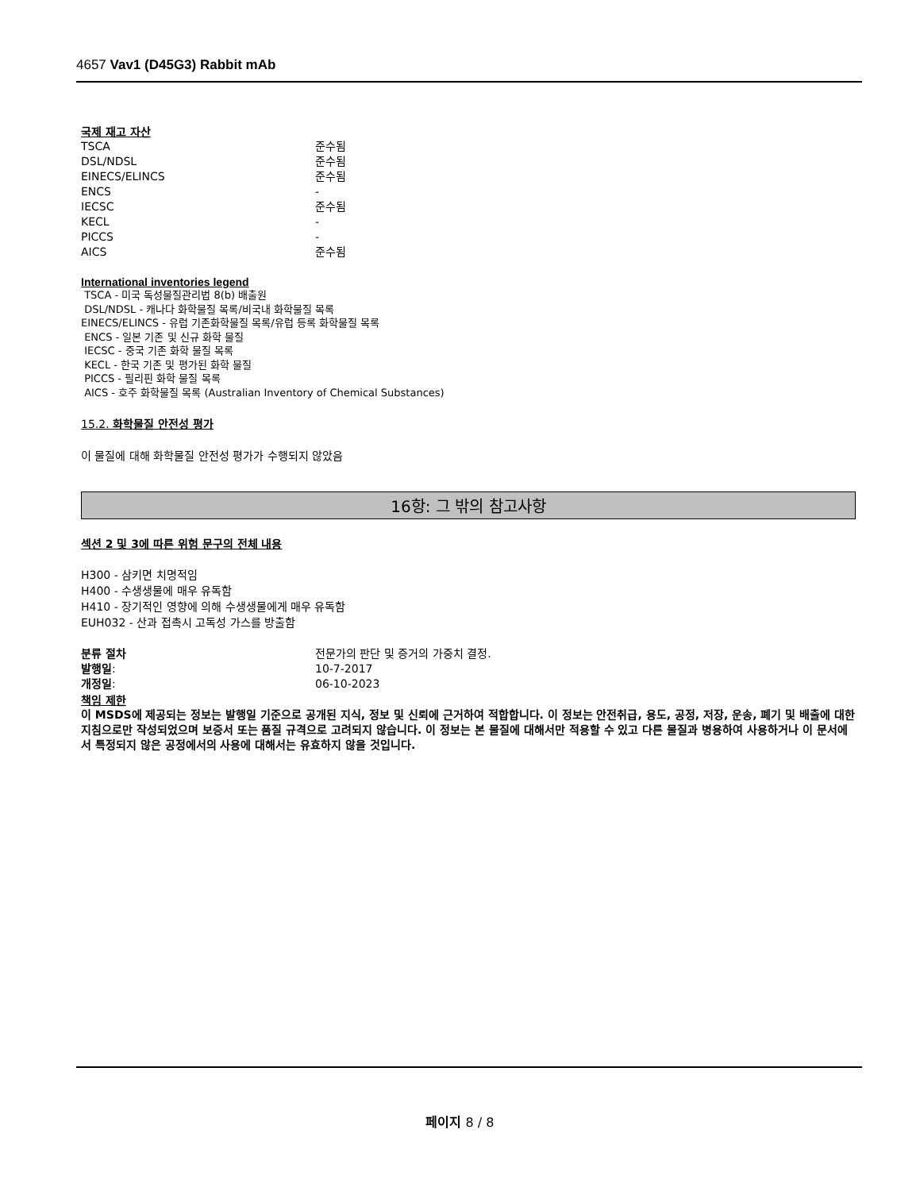4657 Vav1 (D45G3) Rabbit mAb
국제 재고 자산
| TSCA | 준수됨 |
| DSL/NDSL | 준수됨 |
| EINECS/ELINCS | 준수됨 |
| ENCS | - |
| IECSC | 준수됨 |
| KECL | - |
| PICCS | - |
| AICS | 준수됨 |
International inventories legend
TSCA - 미국 독성물질관리법 8(b) 배출원
DSL/NDSL - 캐나다 화학물질 목록/비국내 화학물질 목록
EINECS/ELINCS - 유럽 기존화학물질 목록/유럽 등록 화학물질 목록
ENCS - 일본 기존 및 신규 화학 물질
IECSC - 중국 기존 화학 물질 목록
KECL - 한국 기존 및 평가된 화학 물질
PICCS - 필리핀 화학 물질 목록
AICS - 호주 화학물질 목록 (Australian Inventory of Chemical Substances)
15.2. 화학물질 안전성 평가
이 물질에 대해 화학물질 안전성 평가가 수행되지 않았음
16항: 그 밖의 참고사항
섹션 2 및 3에 따른 위험 문구의 전체 내용
H300 - 삼키면 치명적임
H400 - 수생생물에 매우 유독함
H410 - 장기적인 영향에 의해 수생생물에게 매우 유독함
EUH032 - 산과 접촉시 고독성 가스를 방출함
| 분류 절차 | 전문가의 판단 및 증거의 가중치 결정. |
| 발행일 : | 10-7-2017 |
| 개정일 : | 06-10-2023 |
책임 제한
이 MSDS에 제공되는 정보는 발행일 기준으로 공개된 지식, 정보 및 신뢰에 근거하여 적합합니다. 이 정보는 안전취급, 용도, 공정, 저장, 운송, 폐기 및 배출에 대한 지침으로만 작성되었으며 보증서 또는 품질 규격으로 고려되지 않습니다. 이 정보는 본 물질에 대해서만 적용할 수 있고 다른 물질과 병용하여 사용하거나 이 문서에서 특정되지 않은 공정에서의 사용에 대해서는 유효하지 않을 것입니다.
페이지 8 / 8